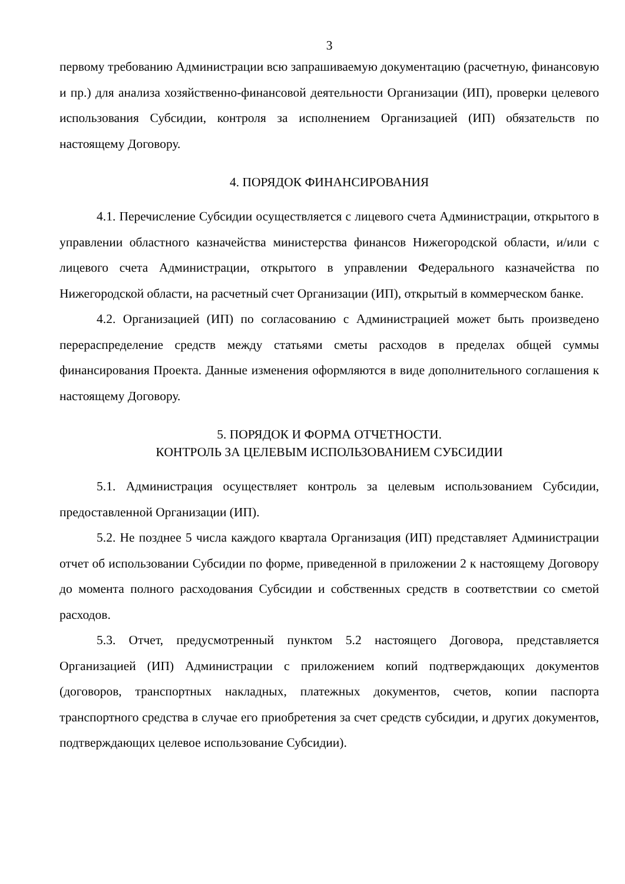3
первому требованию Администрации всю запрашиваемую документацию (расчетную, финансовую и пр.) для анализа хозяйственно-финансовой деятельности Организации (ИП), проверки целевого использования Субсидии, контроля за исполнением Организацией (ИП) обязательств по настоящему Договору.
4. ПОРЯДОК ФИНАНСИРОВАНИЯ
4.1. Перечисление Субсидии осуществляется с лицевого счета Администрации, открытого в управлении областного казначейства министерства финансов Нижегородской области, и/или с лицевого счета Администрации, открытого в управлении Федерального казначейства по Нижегородской области, на расчетный счет Организации (ИП), открытый в коммерческом банке.
4.2. Организацией (ИП) по согласованию с Администрацией может быть произведено перераспределение средств между статьями сметы расходов в пределах общей суммы финансирования Проекта. Данные изменения оформляются в виде дополнительного соглашения к настоящему Договору.
5. ПОРЯДОК И ФОРМА ОТЧЕТНОСТИ.
КОНТРОЛЬ ЗА ЦЕЛЕВЫМ ИСПОЛЬЗОВАНИЕМ СУБСИДИИ
5.1. Администрация осуществляет контроль за целевым использованием Субсидии, предоставленной Организации (ИП).
5.2. Не позднее 5 числа каждого квартала Организация (ИП) представляет Администрации отчет об использовании Субсидии по форме, приведенной в приложении 2 к настоящему Договору до момента полного расходования Субсидии и собственных средств в соответствии со сметой расходов.
5.3. Отчет, предусмотренный пунктом 5.2 настоящего Договора, представляется Организацией (ИП) Администрации с приложением копий подтверждающих документов (договоров, транспортных накладных, платежных документов, счетов, копии паспорта транспортного средства в случае его приобретения за счет средств субсидии, и других документов, подтверждающих целевое использование Субсидии).